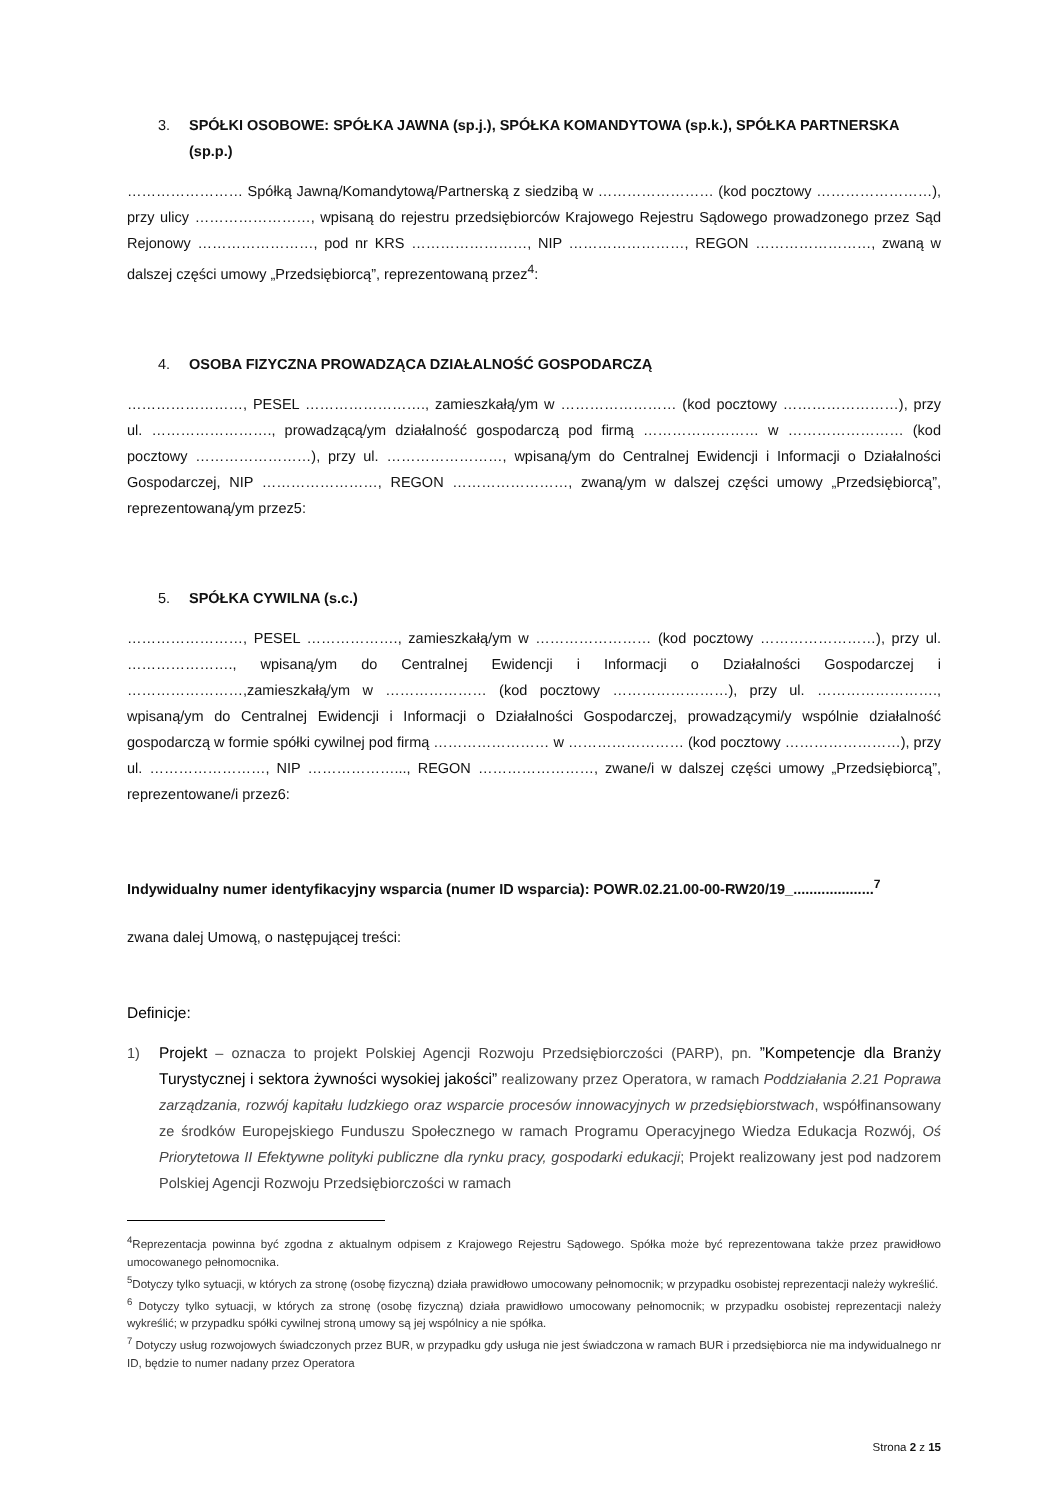3. SPÓŁKI OSOBOWE: SPÓŁKA JAWNA (sp.j.), SPÓŁKA KOMANDYTOWA (sp.k.), SPÓŁKA PARTNERSKA (sp.p.)
…………………… Spółką Jawną/Komandytową/Partnerską z siedzibą w …………………… (kod pocztowy ……………………), przy ulicy ……………………, wpisaną do rejestru przedsiębiorców Krajowego Rejestru Sądowego prowadzonego przez Sąd Rejonowy ……………………, pod nr KRS ……………………, NIP ……………………, REGON ……………………, zwaną w dalszej części umowy „Przedsiębiorcą”, reprezentowaną przez<sup>4</sup>:
4. OSOBA FIZYCZNA PROWADZĄCA DZIAŁALNOŚĆ GOSPODARCZĄ
……………………, PESEL ……………………., zamieszkałą/ym w …………………… (kod pocztowy ……………………), przy ul. ……………………., prowadzącą/ym działalność gospodarczą pod firmą …………………… w …………………… (kod pocztowy ……………………), przy ul. ……………………, wpisaną/ym do Centralnej Ewidencji i Informacji o Działalności Gospodarczej, NIP ……………………, REGON ……………………, zwaną/ym w dalszej części umowy „Przedsiębiorcą”, reprezentowaną/ym przez5:
5. SPÓŁKA CYWILNA (s.c.)
……………………, PESEL ………………., zamieszkałą/ym w …………………… (kod pocztowy ……………………), przy ul. …………………., wpisaną/ym do Centralnej Ewidencji i Informacji o Działalności Gospodarczej i ……………………,zamieszkałą/ym w ………………… (kod pocztowy ……………………), przy ul. ……………………., wpisaną/ym do Centralnej Ewidencji i Informacji o Działalności Gospodarczej, prowadzącymi/y wspólnie działalność gospodarczą w formie spółki cywilnej pod firmą …………………… w …………………… (kod pocztowy ……………………), przy ul. ……………………, NIP ………………..., REGON ……………………, zwane/i w dalszej części umowy „Przedsiębiorcą”, reprezentowane/i przez6:
Indywidualny numer identyfikacyjny wsparcia (numer ID wsparcia): POWR.02.21.00-00-RW20/19_....................<sup>7</sup>
zwana dalej Umową, o następującej treści:
Definicje:
1) Projekt – oznacza to projekt Polskiej Agencji Rozwoju Przedsiębiorczości (PARP), pn. ”Kompetencje dla Branży Turystycznej i sektora żywności wysokiej jakości” realizowany przez Operatora, w ramach Poddziałania 2.21 Poprawa zarządzania, rozwój kapitału ludzkiego oraz wsparcie procesów innowacyjnych w przedsiębiorstwach, współfinansowany ze środków Europejskiego Funduszu Społecznego w ramach Programu Operacyjnego Wiedza Edukacja Rozwój, Oś Priorytetowa II Efektywne polityki publiczne dla rynku pracy, gospodarki edukacji; Projekt realizowany jest pod nadzorem Polskiej Agencji Rozwoju Przedsiębiorczości w ramach
<sup>4</sup> Reprezentacja powinna być zgodna z aktualnym odpisem z Krajowego Rejestru Sądowego. Spółka może być reprezentowana także przez prawidłowo umocowanego pełnomocnika.
<sup>5</sup> Dotyczy tylko sytuacji, w których za stronę (osobę fizyczną) działa prawidłowo umocowany pełnomocnik; w przypadku osobistej reprezentacji należy wykreślić.
<sup>6</sup> Dotyczy tylko sytuacji, w których za stronę (osobę fizyczną) działa prawidłowo umocowany pełnomocnik; w przypadku osobistej reprezentacji należy wykreślić; w przypadku spółki cywilnej stroną umowy są jej wspólnicy a nie spółka.
<sup>7</sup> Dotyczy usług rozwojowych świadczonych przez BUR, w przypadku gdy usługa nie jest świadczona w ramach BUR i przedsiębiorca nie ma indywidualnego nr ID, będzie to numer nadany przez Operatora
Strona 2 z 15